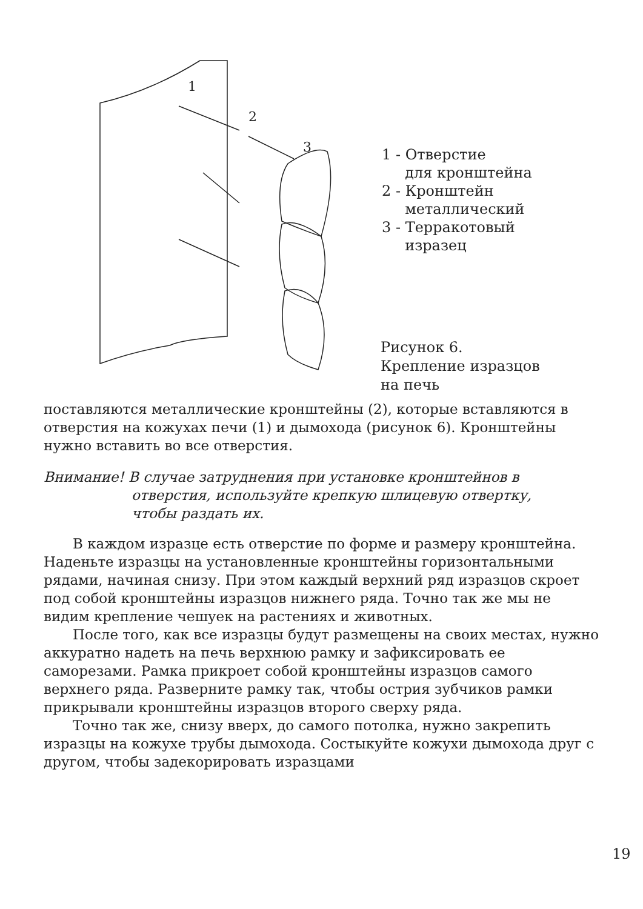1
2
3
1 - Отверстие
для кронштейна
2 - Кронштейн
металлический
3 - Терракотовый
изразец
Рисунок 6.
Крепление изразцов
на печь
поставляются металлические кронштейны (2), которые вставляются в отверстия на кожухах печи (1) и дымохода (рисунок 6). Кронштейны нужно вставить во все отверстия.
Внимание! В случае затруднения при установке кронштейнов в
отверстия, используйте крепкую шлицевую отвертку,
чтобы раздать их.
В каждом изразце есть отверстие по форме и размеру кронштейна. Наденьте изразцы на установленные кронштейны горизонтальными рядами, начиная снизу. При этом каждый верхний ряд изразцов скроет под собой кронштейны изразцов нижнего ряда. Точно так же мы не видим крепление чешуек на растениях и животных.
После того, как все изразцы будут размещены на своих местах, нужно аккуратно надеть на печь верхнюю рамку и зафиксировать ее саморезами. Рамка прикроет собой кронштейны изразцов самого верхнего ряда. Разверните рамку так, чтобы острия зубчиков рамки прикрывали кронштейны изразцов второго сверху ряда.
Точно так же, снизу вверх, до самого потолка, нужно закрепить изразцы на кожухе трубы дымохода. Состыкуйте кожухи дымохода друг с другом, чтобы задекорировать изразцами
19